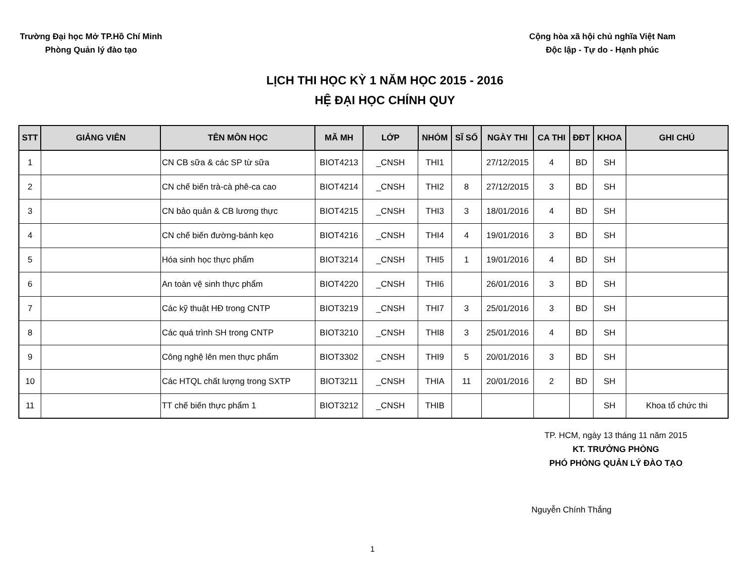Trường Đại học Mở TP.Hồ Chí Minh
Phòng Quản lý đào tạo
Cộng hòa xã hội chủ nghĩa Việt Nam
Độc lập - Tự do - Hạnh phúc
LỊCH THI HỌC KỲ 1 NĂM HỌC 2015 - 2016
HỆ ĐẠI HỌC CHÍNH QUY
| STT | GIẢNG VIÊN | TÊN MÔN HỌC | MÃ MH | LỚP | NHÓM | SĨ SỐ | NGÀY THI | CA THI | ĐĐT | KHOA | GHI CHÚ |
| --- | --- | --- | --- | --- | --- | --- | --- | --- | --- | --- | --- |
| 1 | | CN CB sữa & các SP từ sữa | BIOT4213 | _CNSH | THI1 | | 27/12/2015 | 4 | BD | SH | |
| 2 | | CN chế biến trà-cà phê-ca cao | BIOT4214 | _CNSH | THI2 | 8 | 27/12/2015 | 3 | BD | SH | |
| 3 | | CN bảo quản & CB lương thực | BIOT4215 | _CNSH | THI3 | 3 | 18/01/2016 | 4 | BD | SH | |
| 4 | | CN chế biến đường-bánh kẹo | BIOT4216 | _CNSH | THI4 | 4 | 19/01/2016 | 3 | BD | SH | |
| 5 | | Hóa sinh học thực phẩm | BIOT3214 | _CNSH | THI5 | 1 | 19/01/2016 | 4 | BD | SH | |
| 6 | | An toàn vệ sinh thực phẩm | BIOT4220 | _CNSH | THI6 | | 26/01/2016 | 3 | BD | SH | |
| 7 | | Các kỹ thuật HĐ trong CNTP | BIOT3219 | _CNSH | THI7 | 3 | 25/01/2016 | 3 | BD | SH | |
| 8 | | Các quá trình SH trong CNTP | BIOT3210 | _CNSH | THI8 | 3 | 25/01/2016 | 4 | BD | SH | |
| 9 | | Công nghệ lên men thực phẩm | BIOT3302 | _CNSH | THI9 | 5 | 20/01/2016 | 3 | BD | SH | |
| 10 | | Các HTQL chất lượng trong SXTP | BIOT3211 | _CNSH | THIA | 11 | 20/01/2016 | 2 | BD | SH | |
| 11 | | TT chế biến thực phẩm 1 | BIOT3212 | _CNSH | THIB | | | | | SH | Khoa tổ chức thi |
TP. HCM, ngày 13 tháng 11 năm 2015
KT. TRƯỞNG PHÒNG
PHÓ PHÒNG QUẢN LÝ ĐÀO TẠO
Nguyễn Chính Thắng
1